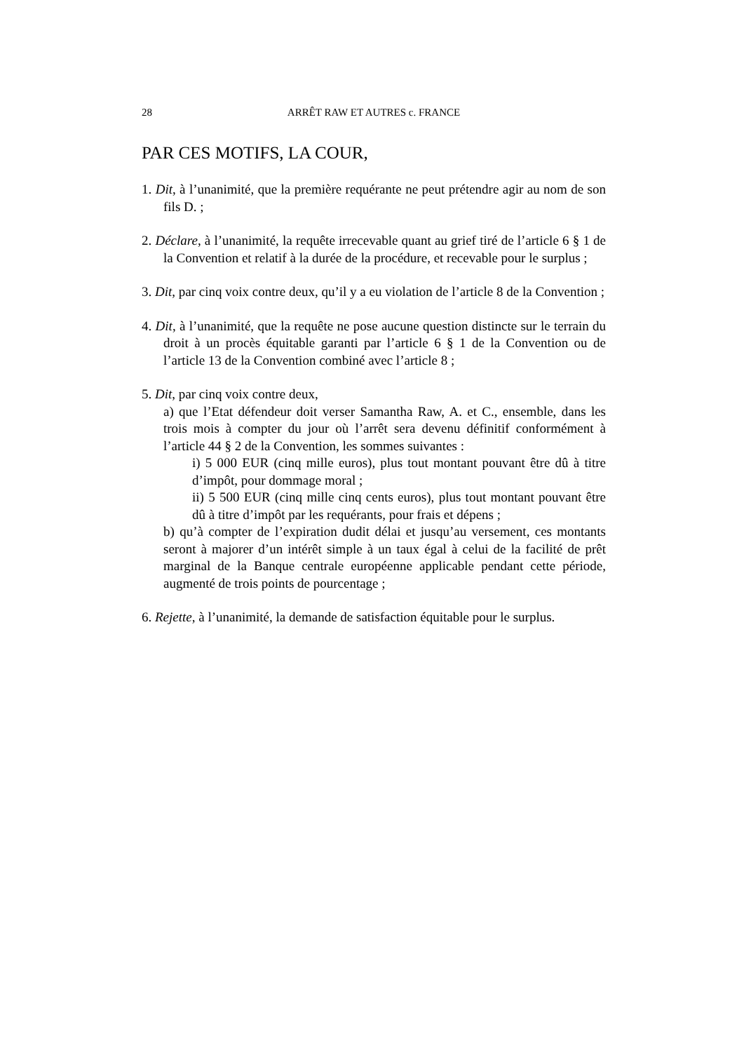28 ARRÊT RAW ET AUTRES c. FRANCE
PAR CES MOTIFS, LA COUR,
1. Dit, à l’unanimité, que la première requérante ne peut prétendre agir au nom de son fils D. ;
2. Déclare, à l’unanimité, la requête irrecevable quant au grief tiré de l’article 6 § 1 de la Convention et relatif à la durée de la procédure, et recevable pour le surplus ;
3. Dit, par cinq voix contre deux, qu’il y a eu violation de l’article 8 de la Convention ;
4. Dit, à l’unanimité, que la requête ne pose aucune question distincte sur le terrain du droit à un procès équitable garanti par l’article 6 § 1 de la Convention ou de l’article 13 de la Convention combiné avec l’article 8 ;
5. Dit, par cinq voix contre deux,
a) que l’Etat défendeur doit verser Samantha Raw, A. et C., ensemble, dans les trois mois à compter du jour où l’arrêt sera devenu définitif conformément à l’article 44 § 2 de la Convention, les sommes suivantes :
i) 5 000 EUR (cinq mille euros), plus tout montant pouvant être dû à titre d’impôt, pour dommage moral ;
ii) 5 500 EUR (cinq mille cinq cents euros), plus tout montant pouvant être dû à titre d’impôt par les requérants, pour frais et dépens ;
b) qu’à compter de l’expiration dudit délai et jusqu’au versement, ces montants seront à majorer d’un intérêt simple à un taux égal à celui de la facilité de prêt marginal de la Banque centrale européenne applicable pendant cette période, augmenté de trois points de pourcentage ;
6. Rejette, à l’unanimité, la demande de satisfaction équitable pour le surplus.